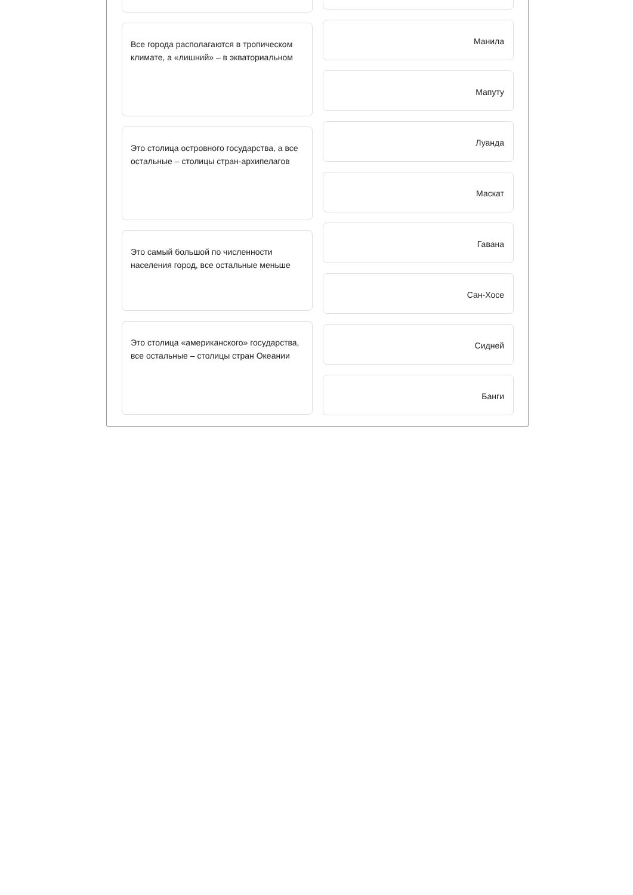Все города располагаются в тропическом климате, а «лишний» – в экваториальном
Это столица островного государства, а все остальные – столицы стран-архипелагов
Это самый большой по численности населения город, все остальные меньше
Это столица «американского» государства, все остальные – столицы стран Океании
Манила
Мапуту
Луанда
Маскат
Гавана
Сан-Хосе
Сидней
Банги